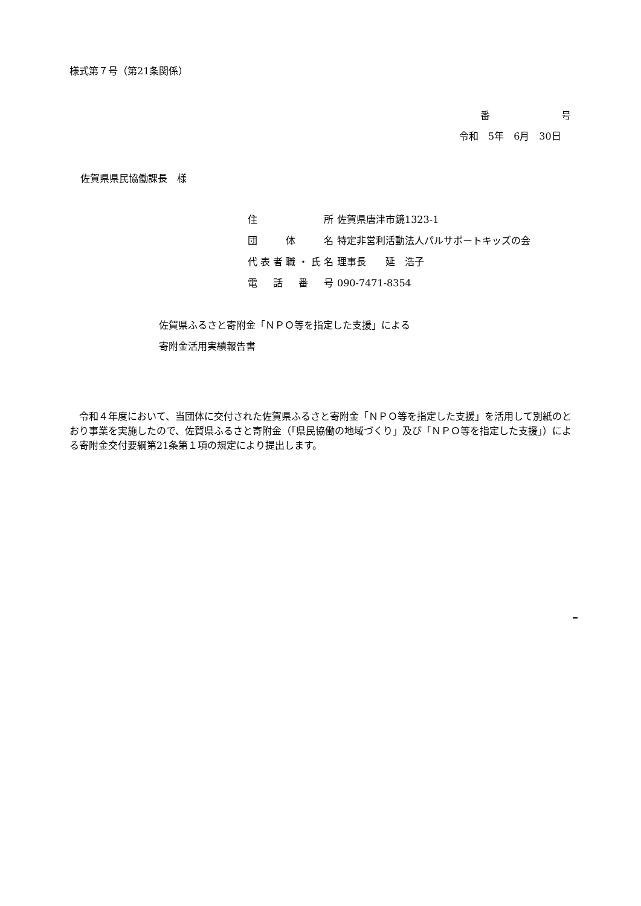様式第７号（第21条関係）
番　号
令和　5年　6月　30日
佐賀県県民協働課長　様
住所 佐賀県唐津市鏡1323-1
団体名 特定非営利活動法人パルサポートキッズの会
代表者職・氏名 理事長　　延　浩子
電話番号 090-7471-8354
佐賀県ふるさと寄附金「ＮＰＯ等を指定した支援」による
寄附金活用実績報告書
　令和４年度において、当団体に交付された佐賀県ふるさと寄附金「ＮＰＯ等を指定した支援」を活用して別紙のとおり事業を実施したので、佐賀県ふるさと寄附金（「県民協働の地域づくり」及び「ＮＰＯ等を指定した支援」）による寄附金交付要綱第21条第１項の規定により提出します。